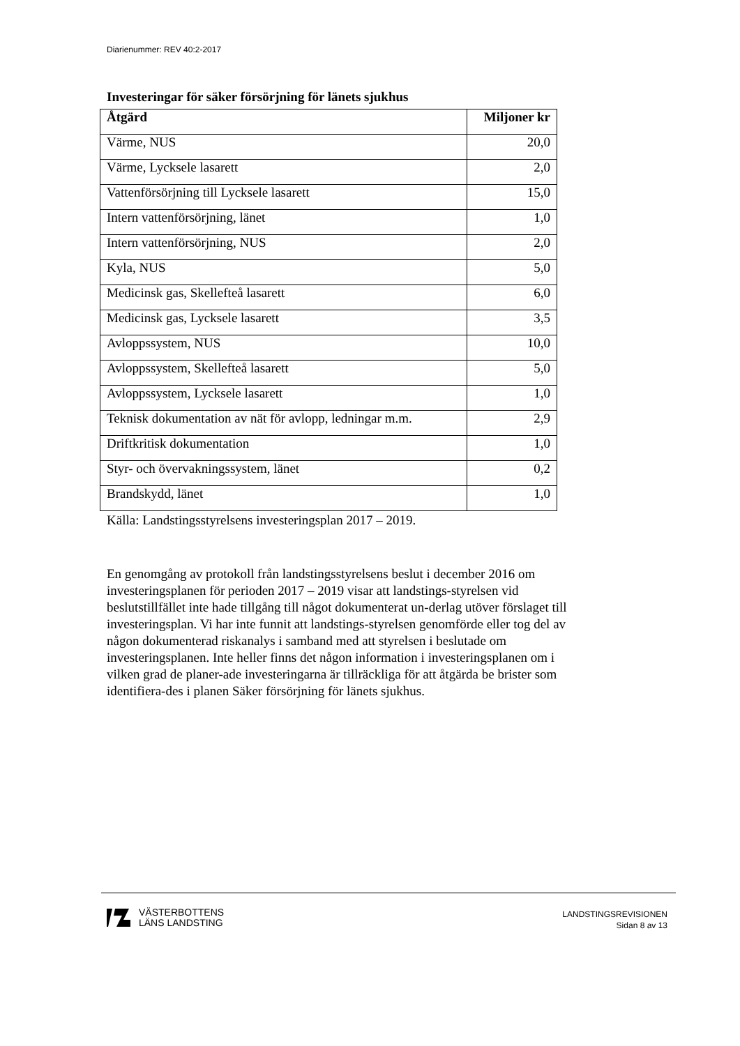Diarienummer: REV 40:2-2017
Investeringar för säker försörjning för länets sjukhus
| Åtgärd | Miljoner kr |
| --- | --- |
| Värme, NUS | 20,0 |
| Värme, Lycksele lasarett | 2,0 |
| Vattenförsörjning till Lycksele lasarett | 15,0 |
| Intern vattenförsörjning, länet | 1,0 |
| Intern vattenförsörjning, NUS | 2,0 |
| Kyla, NUS | 5,0 |
| Medicinsk gas, Skellefteå lasarett | 6,0 |
| Medicinsk gas, Lycksele lasarett | 3,5 |
| Avloppssystem, NUS | 10,0 |
| Avloppssystem, Skellefteå lasarett | 5,0 |
| Avloppssystem, Lycksele lasarett | 1,0 |
| Teknisk dokumentation av nät för avlopp, ledningar m.m. | 2,9 |
| Driftkritisk dokumentation | 1,0 |
| Styr- och övervakningssystem, länet | 0,2 |
| Brandskydd, länet | 1,0 |
Källa: Landstingsstyrelsens investeringsplan 2017 – 2019.
En genomgång av protokoll från landstingsstyrelsens beslut i december 2016 om investeringsplanen för perioden 2017 – 2019 visar att landstings-styrelsen vid beslutstillfället inte hade tillgång till något dokumenterat un-derlag utöver förslaget till investeringsplan. Vi har inte funnit att landstings-styrelsen genomförde eller tog del av någon dokumenterad riskanalys i samband med att styrelsen i beslutade om investeringsplanen. Inte heller finns det någon information i investeringsplanen om i vilken grad de planer-ade investeringarna är tillräckliga för att åtgärda be brister som identifiera-des i planen Säker försörjning för länets sjukhus.
VÄSTERBOTTENS
LÄNS LANDSTING
LANDSTINGSREVISIONEN
Sidan 8 av 13